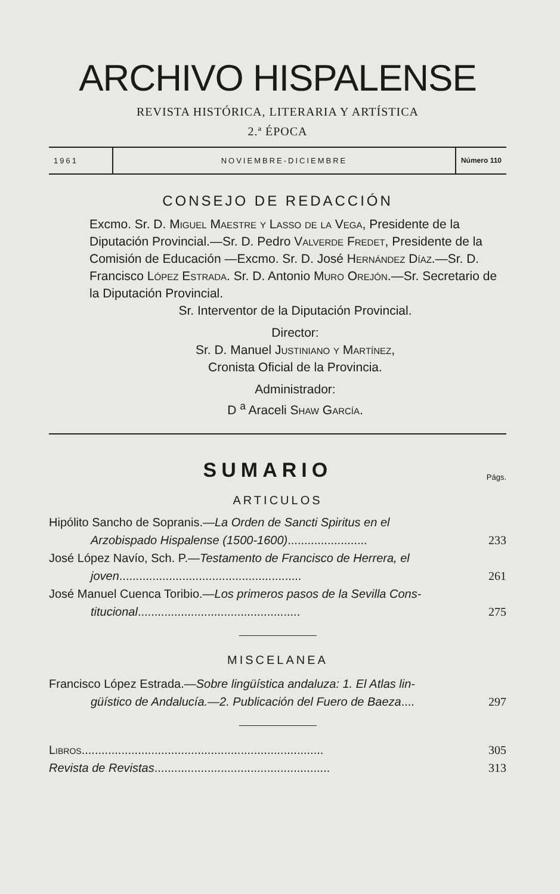ARCHIVO HISPALENSE
REVISTA HISTÓRICA, LITERARIA Y ARTÍSTICA
2.ª ÉPOCA
1961 NOVIEMBRE-DICIEMBRE Número 110
CONSEJO DE REDACCIÓN
Excmo. Sr. D. Miguel Maestre y Lasso de la Vega, Presidente de la Diputación Provincial.—Sr. D. Pedro Valverde Fredet, Presidente de la Comisión de Educación —Excmo. Sr. D. José Hernández Díaz.—Sr. D. Francisco López Estrada. Sr. D. Antonio Muro Orejón.—Sr. Secretario de la Diputación Provincial.
Sr. Interventor de la Diputación Provincial.
Director:
Sr. D. Manuel Justiniano y Martínez,
Cronista Oficial de la Provincia.
Administrador:
D <sup>a</sup> Araceli Shaw García.
SUMARIO
Págs.
ARTICULOS
Hipólito Sancho de Sopranis.—La Orden de Sancti Spiritus en el
Arzobispado Hispalense (1500-1600)........................
233
José López Navío, Sch. P.—Testamento de Francisco de Herrera, el
joven.......................................................
261
José Manuel Cuenca Toribio.—Los primeros pasos de la Sevilla Cons-
titucional.................................................
275
MISCELANEA
Francisco López Estrada.—Sobre lingüística andaluza: 1. El Atlas lin-
güístico de Andalucía.—2. Publicación del Fuero de Baeza....
297
Libros.........................................................................
305
Revista de Revistas.....................................................
313